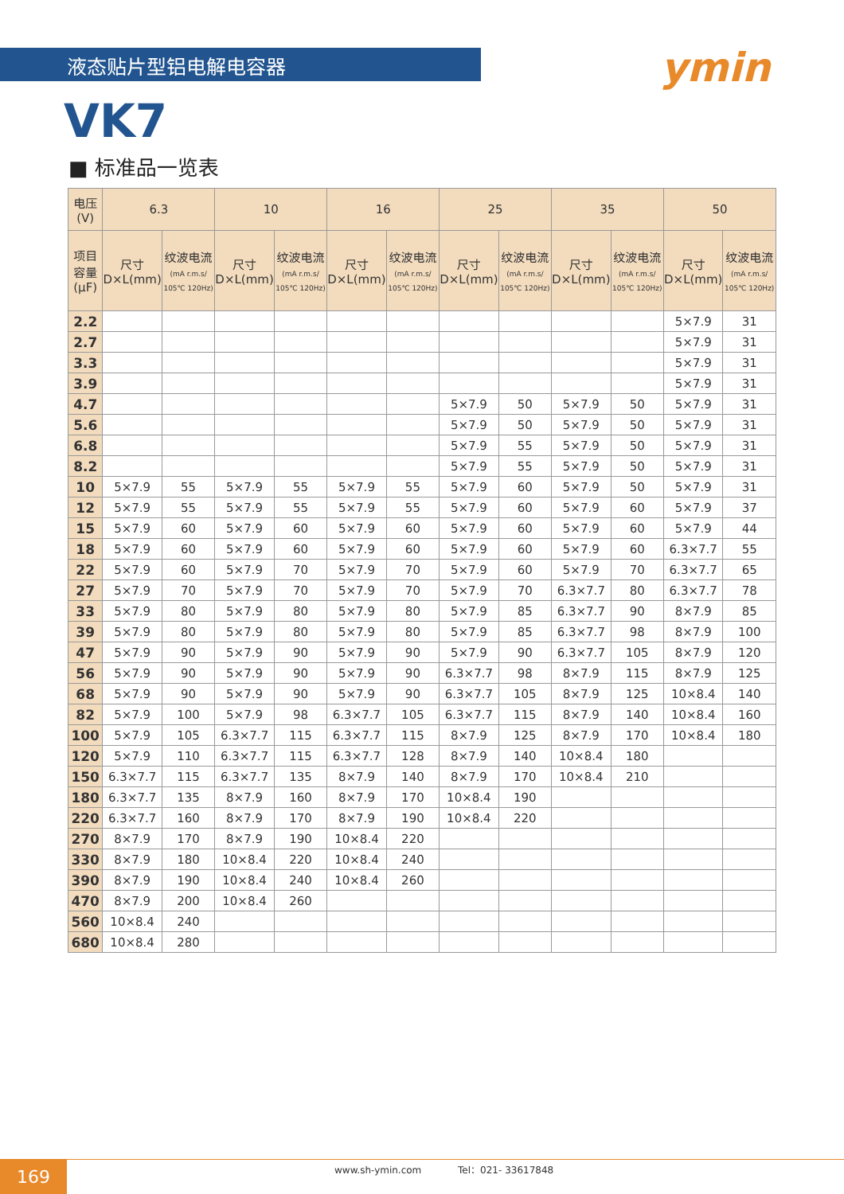液态贴片型铝电解电容器 ymin
VK7
■ 标准品一览表
| 电压(V) | 6.3 | | 10 | | 16 | | 25 | | 35 | | 50 | |
| --- | --- | --- | --- | --- | --- | --- | --- | --- | --- | --- | --- | --- |
| 项目 容量 (μF) | 尺寸 D×L(mm) | 纹波电流 (mA r.m.s/ 105℃ 120Hz) | 尺寸 D×L(mm) | 纹波电流 (mA r.m.s/ 105℃ 120Hz) | 尺寸 D×L(mm) | 纹波电流 (mA r.m.s/ 105℃ 120Hz) | 尺寸 D×L(mm) | 纹波电流 (mA r.m.s/ 105℃ 120Hz) | 尺寸 D×L(mm) | 纹波电流 (mA r.m.s/ 105℃ 120Hz) | 尺寸 D×L(mm) | 纹波电流 (mA r.m.s/ 105℃ 120Hz) |
| 2.2 | | | | | | | | | | | 5×7.9 | 31 |
| 2.7 | | | | | | | | | | | 5×7.9 | 31 |
| 3.3 | | | | | | | | | | | 5×7.9 | 31 |
| 3.9 | | | | | | | | | | | 5×7.9 | 31 |
| 4.7 | | | | | | | 5×7.9 | 50 | 5×7.9 | 50 | 5×7.9 | 31 |
| 5.6 | | | | | | | 5×7.9 | 50 | 5×7.9 | 50 | 5×7.9 | 31 |
| 6.8 | | | | | | | 5×7.9 | 55 | 5×7.9 | 50 | 5×7.9 | 31 |
| 8.2 | | | | | | | 5×7.9 | 55 | 5×7.9 | 50 | 5×7.9 | 31 |
| 10 | 5×7.9 | 55 | 5×7.9 | 55 | 5×7.9 | 55 | 5×7.9 | 60 | 5×7.9 | 50 | 5×7.9 | 31 |
| 12 | 5×7.9 | 55 | 5×7.9 | 55 | 5×7.9 | 55 | 5×7.9 | 60 | 5×7.9 | 60 | 5×7.9 | 37 |
| 15 | 5×7.9 | 60 | 5×7.9 | 60 | 5×7.9 | 60 | 5×7.9 | 60 | 5×7.9 | 60 | 5×7.9 | 44 |
| 18 | 5×7.9 | 60 | 5×7.9 | 60 | 5×7.9 | 60 | 5×7.9 | 60 | 5×7.9 | 60 | 6.3×7.7 | 55 |
| 22 | 5×7.9 | 60 | 5×7.9 | 70 | 5×7.9 | 70 | 5×7.9 | 60 | 5×7.9 | 70 | 6.3×7.7 | 65 |
| 27 | 5×7.9 | 70 | 5×7.9 | 70 | 5×7.9 | 70 | 5×7.9 | 70 | 6.3×7.7 | 80 | 6.3×7.7 | 78 |
| 33 | 5×7.9 | 80 | 5×7.9 | 80 | 5×7.9 | 80 | 5×7.9 | 85 | 6.3×7.7 | 90 | 8×7.9 | 85 |
| 39 | 5×7.9 | 80 | 5×7.9 | 80 | 5×7.9 | 80 | 5×7.9 | 85 | 6.3×7.7 | 98 | 8×7.9 | 100 |
| 47 | 5×7.9 | 90 | 5×7.9 | 90 | 5×7.9 | 90 | 5×7.9 | 90 | 6.3×7.7 | 105 | 8×7.9 | 120 |
| 56 | 5×7.9 | 90 | 5×7.9 | 90 | 5×7.9 | 90 | 6.3×7.7 | 98 | 8×7.9 | 115 | 8×7.9 | 125 |
| 68 | 5×7.9 | 90 | 5×7.9 | 90 | 5×7.9 | 90 | 6.3×7.7 | 105 | 8×7.9 | 125 | 10×8.4 | 140 |
| 82 | 5×7.9 | 100 | 5×7.9 | 98 | 6.3×7.7 | 105 | 6.3×7.7 | 115 | 8×7.9 | 140 | 10×8.4 | 160 |
| 100 | 5×7.9 | 105 | 6.3×7.7 | 115 | 6.3×7.7 | 115 | 8×7.9 | 125 | 8×7.9 | 170 | 10×8.4 | 180 |
| 120 | 5×7.9 | 110 | 6.3×7.7 | 115 | 6.3×7.7 | 128 | 8×7.9 | 140 | 10×8.4 | 180 | | |
| 150 | 6.3×7.7 | 115 | 6.3×7.7 | 135 | 8×7.9 | 140 | 8×7.9 | 170 | 10×8.4 | 210 | | |
| 180 | 6.3×7.7 | 135 | 8×7.9 | 160 | 8×7.9 | 170 | 10×8.4 | 190 | | | | |
| 220 | 6.3×7.7 | 160 | 8×7.9 | 170 | 8×7.9 | 190 | 10×8.4 | 220 | | | | |
| 270 | 8×7.9 | 170 | 8×7.9 | 190 | 10×8.4 | 220 | | | | | | |
| 330 | 8×7.9 | 180 | 10×8.4 | 220 | 10×8.4 | 240 | | | | | | |
| 390 | 8×7.9 | 190 | 10×8.4 | 240 | 10×8.4 | 260 | | | | | | |
| 470 | 8×7.9 | 200 | 10×8.4 | 260 | | | | | | | | |
| 560 | 10×8.4 | 240 | | | | | | | | | | |
| 680 | 10×8.4 | 280 | | | | | | | | | | |
169
www.sh-ymin.com Tel：021- 33617848